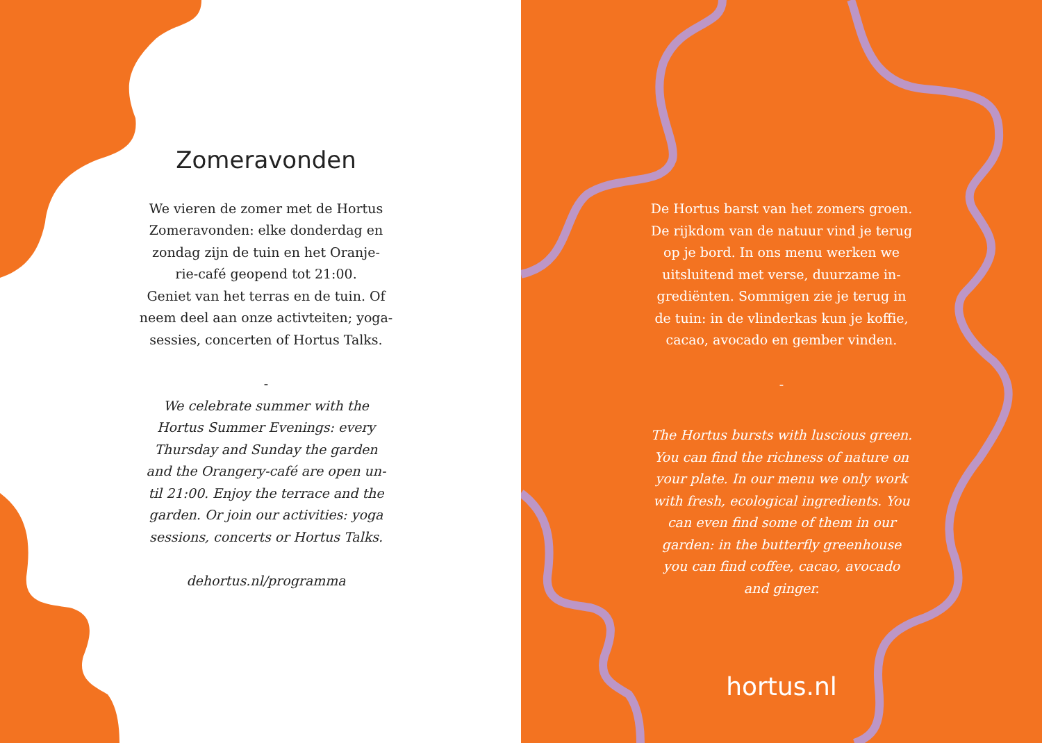Zomeravonden
We vieren de zomer met de Hortus
Zomeravonden: elke donderdag en
zondag zijn de tuin en het Oranje-
rie-café geopend tot 21:00.
Geniet van het terras en de tuin. Of
neem deel aan onze activteiten; yoga-
sessies, concerten of Hortus Talks.
-
We celebrate summer with the
Hortus Summer Evenings: every
Thursday and Sunday the garden
and the Orangery-café are open un-
til 21:00. Enjoy the terrace and the
garden. Or join our activities: yoga
sessions, concerts or Hortus Talks.
dehortus.nl/programma
De Hortus barst van het zomers groen.
De rijkdom van de natuur vind je terug
op je bord. In ons menu werken we
uitsluitend met verse, duurzame in-
grediënten. Sommigen zie je terug in
de tuin: in de vlinderkas kun je koffie,
cacao, avocado en gember vinden.
-
The Hortus bursts with luscious green.
You can find the richness of nature on
your plate. In our menu we only work
with fresh, ecological ingredients. You
can even find some of them in our
garden: in the butterfly greenhouse
you can find coffee, cacao, avocado
and ginger.
hortus.nl